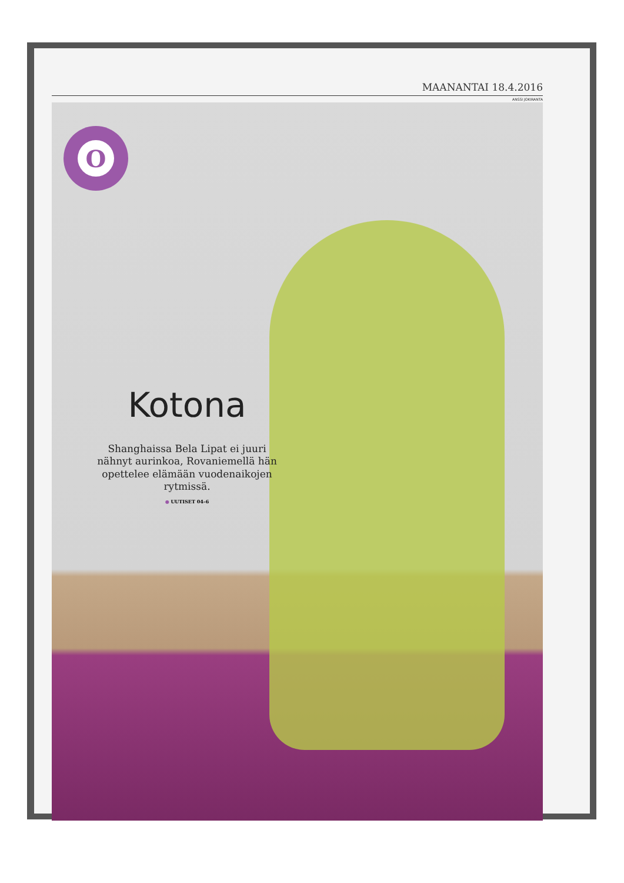MAANANTAI 18.4.2016
ANSSI JOKIRANTA
O
Kotona
Shanghaissa Bela Lipat ei juuri nähnyt aurinkoa, Rovaniemellä hän opettelee elämään vuodenaikojen rytmissä.
● UUTISET 04–6